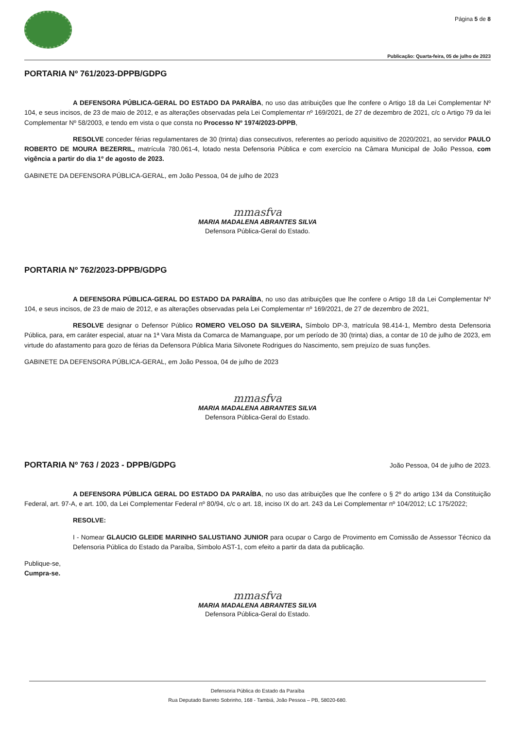Página 5 de 8
Publicação: Quarta-feira, 05 de julho de 2023
PORTARIA Nº 761/2023-DPPB/GDPG
A DEFENSORA PÚBLICA-GERAL DO ESTADO DA PARAÍBA, no uso das atribuições que lhe confere o Artigo 18 da Lei Complementar Nº 104, e seus incisos, de 23 de maio de 2012, e as alterações observadas pela Lei Complementar nº 169/2021, de 27 de dezembro de 2021, c/c o Artigo 79 da lei Complementar Nº 58/2003, e tendo em vista o que consta no Processo Nº 1974/2023-DPPB,
RESOLVE conceder férias regulamentares de 30 (trinta) dias consecutivos, referentes ao período aquisitivo de 2020/2021, ao servidor PAULO ROBERTO DE MOURA BEZERRIL, matrícula 780.061-4, lotado nesta Defensoria Pública e com exercício na Câmara Municipal de João Pessoa, com vigência a partir do dia 1º de agosto de 2023.
GABINETE DA DEFENSORA PÚBLICA-GERAL, em João Pessoa, 04 de julho de 2023
mmasfva
MARIA MADALENA ABRANTES SILVA
Defensora Pública-Geral do Estado.
PORTARIA Nº 762/2023-DPPB/GDPG
A DEFENSORA PÚBLICA-GERAL DO ESTADO DA PARAÍBA, no uso das atribuições que lhe confere o Artigo 18 da Lei Complementar Nº 104, e seus incisos, de 23 de maio de 2012, e as alterações observadas pela Lei Complementar nº 169/2021, de 27 de dezembro de 2021,
RESOLVE designar o Defensor Público ROMERO VELOSO DA SILVEIRA, Símbolo DP-3, matrícula 98.414-1, Membro desta Defensoria Pública, para, em caráter especial, atuar na 1ª Vara Mista da Comarca de Mamanguape, por um período de 30 (trinta) dias, a contar de 10 de julho de 2023, em virtude do afastamento para gozo de férias da Defensora Pública Maria Silvonete Rodrigues do Nascimento, sem prejuízo de suas funções.
GABINETE DA DEFENSORA PÚBLICA-GERAL, em João Pessoa, 04 de julho de 2023
mmasfva
MARIA MADALENA ABRANTES SILVA
Defensora Pública-Geral do Estado.
PORTARIA Nº 763 / 2023 - DPPB/GDPG
João Pessoa, 04 de julho de 2023.
A DEFENSORA PÚBLICA GERAL DO ESTADO DA PARAÍBA, no uso das atribuições que lhe confere o § 2º do artigo 134 da Constituição Federal, art. 97-A, e art. 100, da Lei Complementar Federal nº 80/94, c/c o art. 18, inciso IX do art. 243 da Lei Complementar nº 104/2012; LC 175/2022;
RESOLVE:
I - Nomear GLAUCIO GLEIDE MARINHO SALUSTIANO JUNIOR para ocupar o Cargo de Provimento em Comissão de Assessor Técnico da Defensoria Pública do Estado da Paraíba, Símbolo AST-1, com efeito a partir da data da publicação.
Publique-se,
Cumpra-se.
mmasfva
MARIA MADALENA ABRANTES SILVA
Defensora Pública-Geral do Estado.
Defensoria Pública do Estado da Paraíba
Rua Deputado Barreto Sobrinho, 168 - Tambiá, João Pessoa – PB, 58020-680.